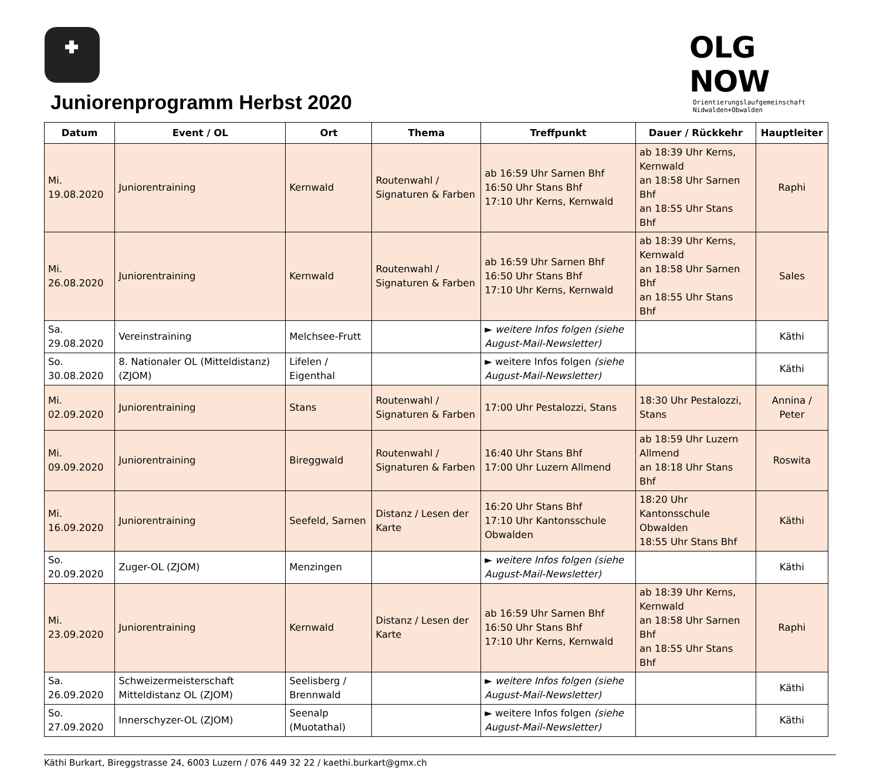OLG NOW
Orientierungslaufgemeinschaft
Nidwalden+Obwalden
Juniorenprogramm Herbst 2020
| Datum | Event / OL | Ort | Thema | Treffpunkt | Dauer / Rückkehr | Hauptleiter |
| --- | --- | --- | --- | --- | --- | --- |
| Mi. 19.08.2020 | Juniorentraining | Kernwald | Routenwahl / Signaturen & Farben | ab 16:59 Uhr Sarnen Bhf 16:50 Uhr Stans Bhf 17:10 Uhr Kerns, Kernwald | ab 18:39 Uhr Kerns, Kernwald an 18:58 Uhr Sarnen Bhf an 18:55 Uhr Stans Bhf | Raphi |
| Mi. 26.08.2020 | Juniorentraining | Kernwald | Routenwahl / Signaturen & Farben | ab 16:59 Uhr Sarnen Bhf 16:50 Uhr Stans Bhf 17:10 Uhr Kerns, Kernwald | ab 18:39 Uhr Kerns, Kernwald an 18:58 Uhr Sarnen Bhf an 18:55 Uhr Stans Bhf | Sales |
| Sa. 29.08.2020 | Vereinstraining | Melchsee-Frutt | | ► weitere Infos folgen (siehe August-Mail-Newsletter) | | Käthi |
| So. 30.08.2020 | 8. Nationaler OL (Mitteldistanz) (ZJOM) | Lifelen / Eigenthal | | ► weitere Infos folgen (siehe August-Mail-Newsletter) | | Käthi |
| Mi. 02.09.2020 | Juniorentraining | Stans | Routenwahl / Signaturen & Farben | 17:00 Uhr Pestalozzi, Stans | 18:30 Uhr Pestalozzi, Stans | Annina / Peter |
| Mi. 09.09.2020 | Juniorentraining | Bireggwald | Routenwahl / Signaturen & Farben | 16:40 Uhr Stans Bhf 17:00 Uhr Luzern Allmend | ab 18:59 Uhr Luzern Allmend an 18:18 Uhr Stans Bhf | Roswita |
| Mi. 16.09.2020 | Juniorentraining | Seefeld, Sarnen | Distanz / Lesen der Karte | 16:20 Uhr Stans Bhf 17:10 Uhr Kantonsschule Obwalden | 18:20 Uhr Kantonsschule Obwalden 18:55 Uhr Stans Bhf | Käthi |
| So. 20.09.2020 | Zuger-OL (ZJOM) | Menzingen | | ► weitere Infos folgen (siehe August-Mail-Newsletter) | | Käthi |
| Mi. 23.09.2020 | Juniorentraining | Kernwald | Distanz / Lesen der Karte | ab 16:59 Uhr Sarnen Bhf 16:50 Uhr Stans Bhf 17:10 Uhr Kerns, Kernwald | ab 18:39 Uhr Kerns, Kernwald an 18:58 Uhr Sarnen Bhf an 18:55 Uhr Stans Bhf | Raphi |
| Sa. 26.09.2020 | Schweizermeisterschaft Mitteldistanz OL (ZJOM) | Seelisberg / Brennwald | | ► weitere Infos folgen (siehe August-Mail-Newsletter) | | Käthi |
| So. 27.09.2020 | Innerschyzer-OL (ZJOM) | Seenalp (Muotathal) | | ► weitere Infos folgen (siehe August-Mail-Newsletter) | | Käthi |
Käthi Burkart, Bireggstrasse 24, 6003 Luzern / 076 449 32 22 / kaethi.burkart@gmx.ch